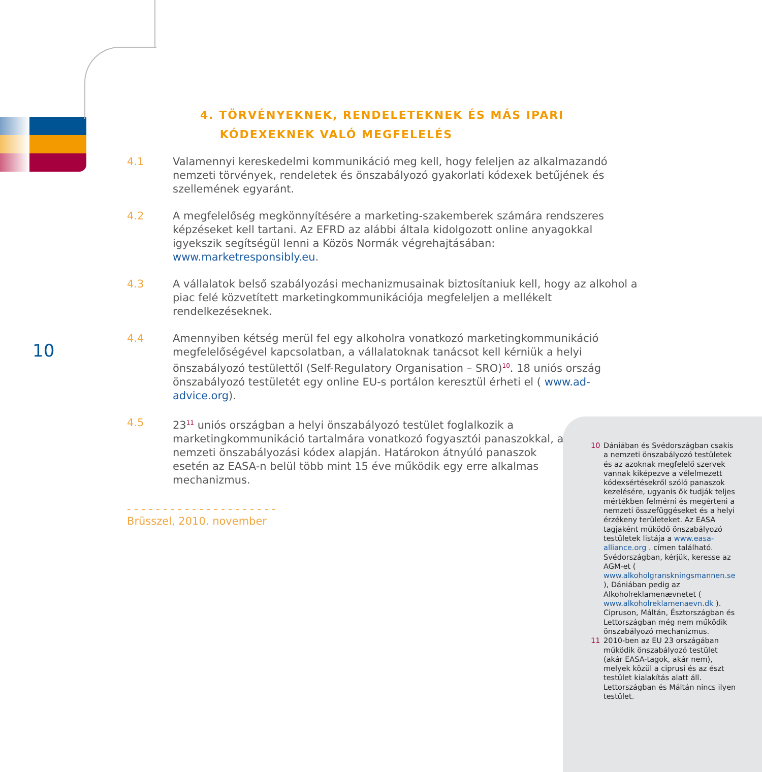4. TÖRVÉNYEKNEK, RENDELETEKNEK ÉS MÁS IPARI
KÓDEXEKNEK VALÓ MEGFELELÉS
10
4.1 Valamennyi kereskedelmi kommunikáció meg kell, hogy feleljen az alkalmazandó nemzeti törvények, rendeletek és önszabályozó gyakorlati kódexek betűjének és szellemének egyaránt.
4.2 A megfelelőség megkönnyítésére a marketing-szakemberek számára rendszeres képzéseket kell tartani. Az EFRD az alábbi általa kidolgozott online anyagokkal igyekszik segítségül lenni a Közös Normák végrehajtásában: www.marketresponsibly.eu.
4.3 A vállalatok belső szabályozási mechanizmusainak biztosítaniuk kell, hogy az alkohol a piac felé közvetített marketingkommunikációja megfeleljen a mellékelt rendelkezéseknek.
4.4 Amennyiben kétség merül fel egy alkoholra vonatkozó marketingkommunikáció megfelelőségével kapcsolatban, a vállalatoknak tanácsot kell kérniük a helyi önszabályozó testülettől (Self-Regulatory Organisation – SRO)<sup>10</sup>. 18 uniós ország önszabályozó testületét egy online EU-s portálon keresztül érheti el ( www.ad-advice.org).
4.5 23<sup>11</sup> uniós országban a helyi önszabályozó testület foglalkozik a marketingkommunikáció tartalmára vonatkozó fogyasztói panaszokkal, a nemzeti önszabályozási kódex alapján. Határokon átnyúló panaszok esetén az EASA-n belül több mint 15 éve működik egy erre alkalmas mechanizmus.
- - - - - - - - - - - - - - - - - - - - -
Brüsszel, 2010. november
10 Dániában és Svédországban csakis a nemzeti önszabályozó testületek és az azoknak megfelelő szervek vannak kiképezve a vélelmezett kódexsértésekről szóló panaszok kezelésére, ugyanis ők tudják teljes mértékben felmérni és megérteni a nemzeti összefüggéseket és a helyi érzékeny területeket. Az EASA tagjaként működő önszabályozó testületek listája a www.easa-alliance.org . címen található. Svédországban, kérjük, keresse az AGM-et ( www.alkoholgranskningsmannen.se ), Dániában pedig az Alkoholreklamenævnetet ( www.alkoholreklamenaevn.dk ). Cipruson, Máltán, Észtországban és Lettországban még nem működik önszabályozó mechanizmus.
11 2010-ben az EU 23 országában működik önszabályozó testület (akár EASA-tagok, akár nem), melyek közül a ciprusi és az észt testület kialakítás alatt áll. Lettországban és Máltán nincs ilyen testület.